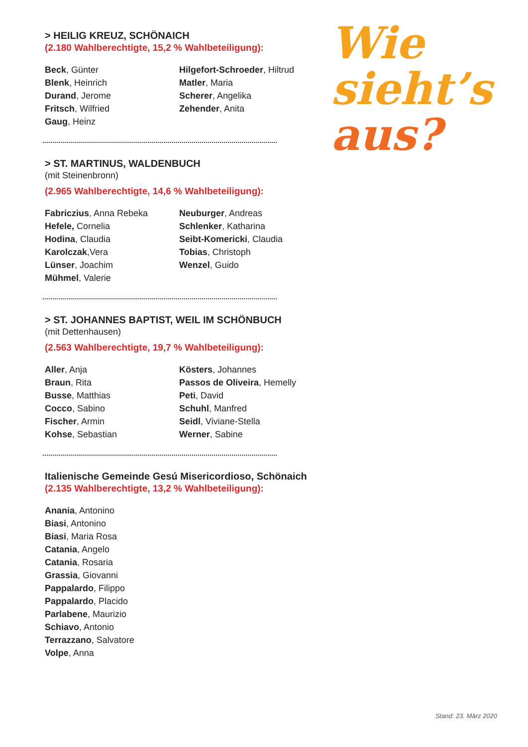> HEILIG KREUZ, SCHÖNAICH
(2.180 Wahlberechtigte, 15,2 % Wahlbeteiligung):
Beck, Günter
Blenk, Heinrich
Durand, Jerome
Fritsch, Wilfried
Gaug, Heinz
Hilgefort-Schroeder, Hiltrud
Matler, Maria
Scherer, Angelika
Zehender, Anita
> ST. MARTINUS, WALDENBUCH
(mit Steinenbronn)
(2.965 Wahlberechtigte, 14,6 % Wahlbeteiligung):
Fabriczius, Anna Rebeka
Hefele, Cornelia
Hodina, Claudia
Karolczak,Vera
Lünser, Joachim
Mühmel, Valerie
Neuburger, Andreas
Schlenker, Katharina
Seibt-Komericki, Claudia
Tobias, Christoph
Wenzel, Guido
> ST. JOHANNES BAPTIST, WEIL IM SCHÖNBUCH
(mit Dettenhausen)
(2.563 Wahlberechtigte, 19,7 % Wahlbeteiligung):
Aller, Anja
Braun, Rita
Busse, Matthias
Cocco, Sabino
Fischer, Armin
Kohse, Sebastian
Kösters, Johannes
Passos de Oliveira, Hemelly
Peti, David
Schuhl, Manfred
Seidl, Viviane-Stella
Werner, Sabine
Italienische Gemeinde Gesú Misericordioso, Schönaich
(2.135 Wahlberechtigte, 13,2 % Wahlbeteiligung):
Anania, Antonino
Biasi, Antonino
Biasi, Maria Rosa
Catania, Angelo
Catania, Rosaria
Grassia, Giovanni
Pappalardo, Filippo
Pappalardo, Placido
Parlabene, Maurizio
Schiavo, Antonio
Terrazzano, Salvatore
Volpe, Anna
Wie
sieht’s
aus?
Stand: 23. März 2020